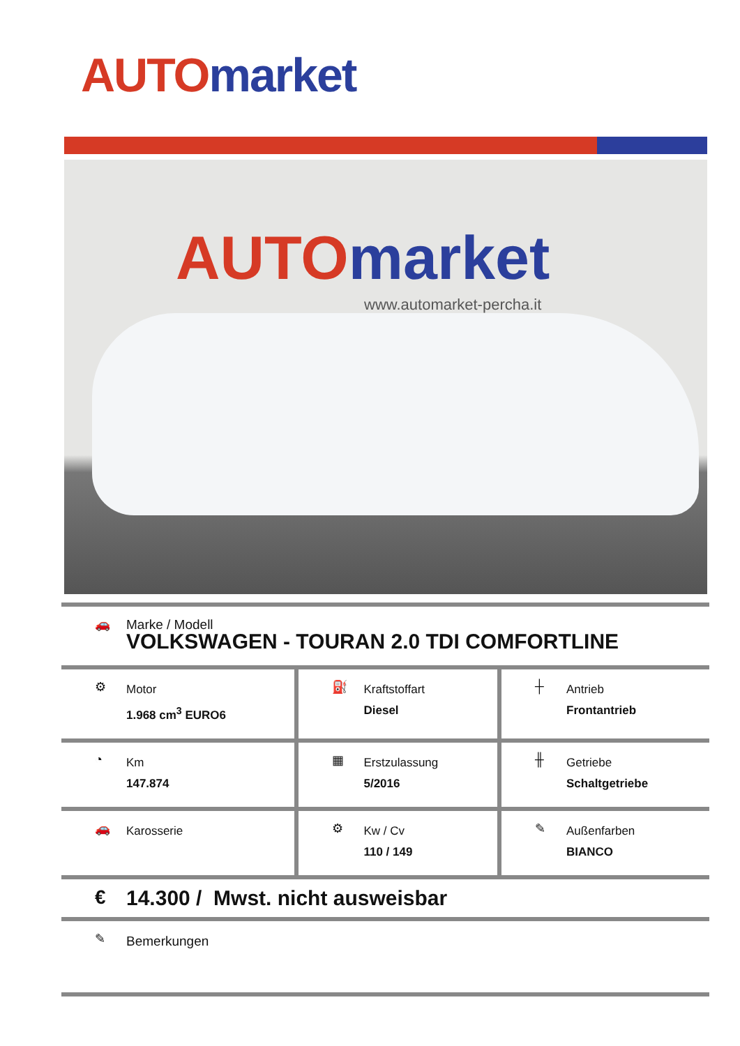AUTO market
AUTO market
www.automarket-percha.it
| 🚗 Marke / Modell VOLKSWAGEN - TOURAN 2.0 TDI COMFORTLINE | | |
| ⚙ Motor 1.968 cm<sup>3</sup> EURO6 | ⛽ Kraftstoffart Diesel | ┼ Antrieb Frontantrieb |
| ◔ Km 147.874 | ▦ Erstzulassung 5/2016 | ╫ Getriebe Schaltgetriebe |
| 🚗 Karosserie | ⚙ Kw / Cv 110 / 149 | ✎ Außenfarben BIANCO |
| € 14.300 / Mwst. nicht ausweisbar | | |
| ✎ Bemerkungen | | |